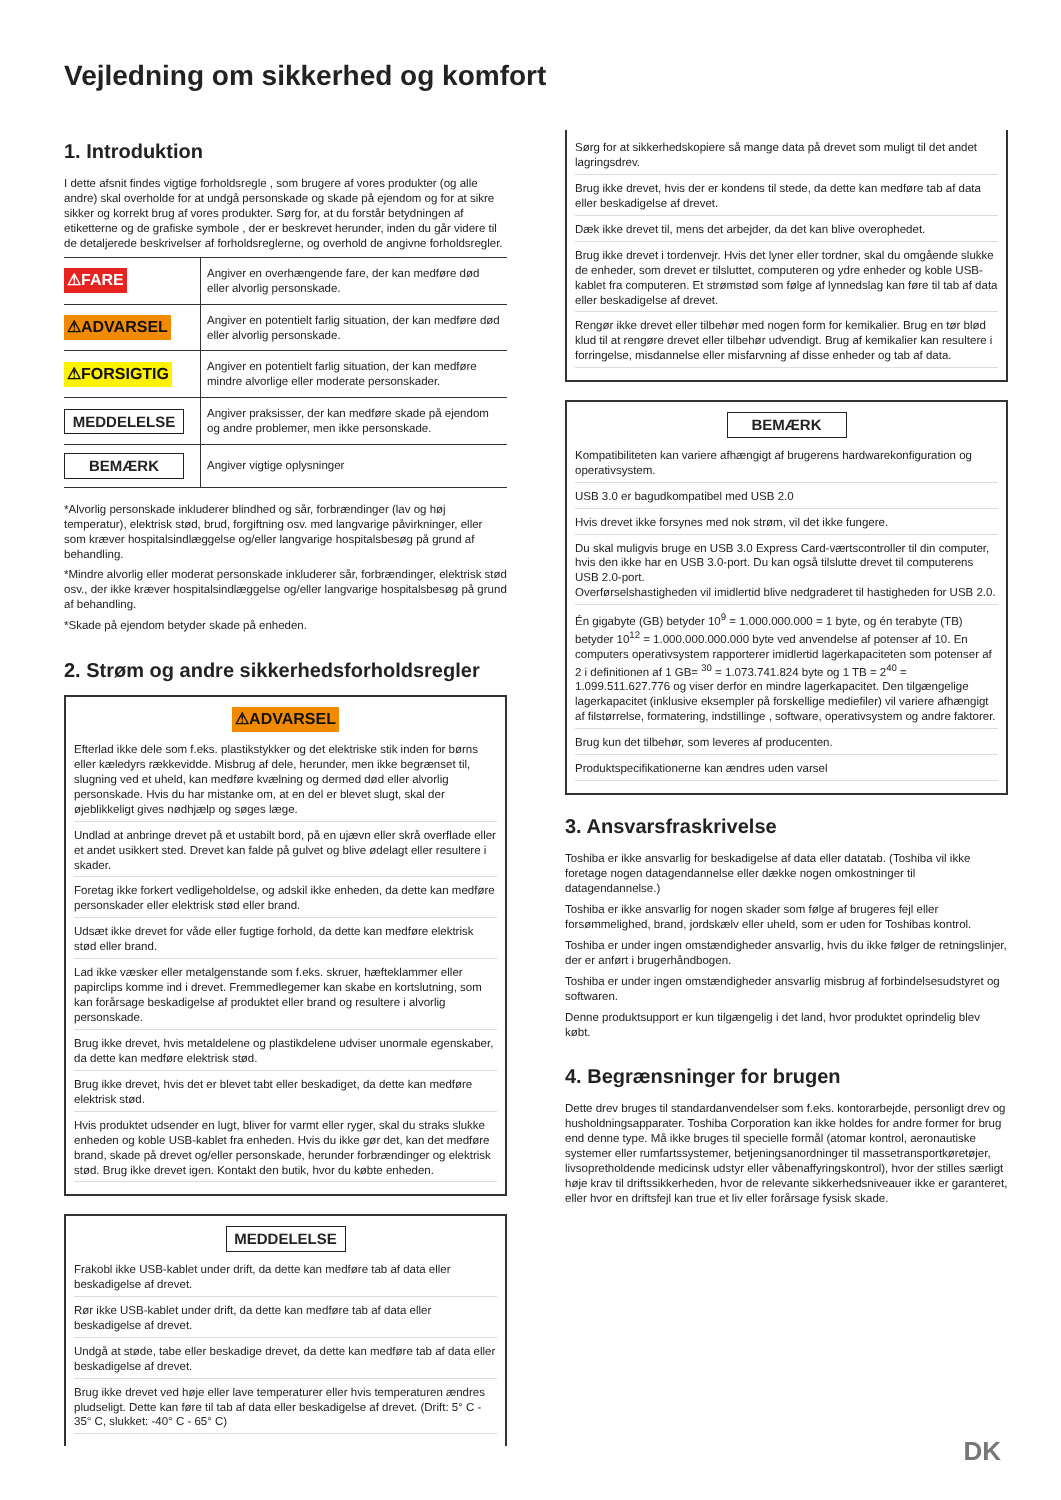Vejledning om sikkerhed og komfort
1. Introduktion
I dette afsnit findes vigtige forholdsregle , som brugere af vores produkter (og alle andre) skal overholde for at undgå personskade og skade på ejendom og for at sikre sikker og korrekt brug af vores produkter. Sørg for, at du forstår betydningen af etiketterne og de grafiske symbole , der er beskrevet herunder, inden du går videre til de detaljerede beskrivelser af forholdsreglerne, og overhold de angivne forholdsregler.
| ⚠FARE | Angiver en overhængende fare, der kan medføre død eller alvorlig personskade. |
| ⚠ADVARSEL | Angiver en potentielt farlig situation, der kan medføre død eller alvorlig personskade. |
| ⚠FORSIGTIG | Angiver en potentielt farlig situation, der kan medføre mindre alvorlige eller moderate personskader. |
| MEDDELELSE | Angiver praksisser, der kan medføre skade på ejendom og andre problemer, men ikke personskade. |
| BEMÆRK | Angiver vigtige oplysninger |
*Alvorlig personskade inkluderer blindhed og sår, forbrændinger (lav og høj temperatur), elektrisk stød, brud, forgiftning osv. med langvarige påvirkninger, eller som kræver hospitalsindlæggelse og/eller langvarige hospitalsbesøg på grund af behandling.
*Mindre alvorlig eller moderat personskade inkluderer sår, forbrændinger, elektrisk stød osv., der ikke kræver hospitalsindlæggelse og/eller langvarige hospitalsbesøg på grund af behandling.
*Skade på ejendom betyder skade på enheden.
2. Strøm og andre sikkerhedsforholdsregler
⚠ADVARSEL
Efterlad ikke dele som f.eks. plastikstykker og det elektriske stik inden for børns eller kæledyrs rækkevidde. Misbrug af dele, herunder, men ikke begrænset til, slugning ved et uheld, kan medføre kvælning og dermed død eller alvorlig personskade. Hvis du har mistanke om, at en del er blevet slugt, skal der øjeblikkeligt gives nødhjælp og søges læge.
Undlad at anbringe drevet på et ustabilt bord, på en ujævn eller skrå overflade eller et andet usikkert sted. Drevet kan falde på gulvet og blive ødelagt eller resultere i skader.
Foretag ikke forkert vedligeholdelse, og adskil ikke enheden, da dette kan medføre personskader eller elektrisk stød eller brand.
Udsæt ikke drevet for våde eller fugtige forhold, da dette kan medføre elektrisk stød eller brand.
Lad ikke væsker eller metalgenstande som f.eks. skruer, hæfteklammer eller papirclips komme ind i drevet. Fremmedlegemer kan skabe en kortslutning, som kan forårsage beskadigelse af produktet eller brand og resultere i alvorlig personskade.
Brug ikke drevet, hvis metaldelene og plastikdelene udviser unormale egenskaber, da dette kan medføre elektrisk stød.
Brug ikke drevet, hvis det er blevet tabt eller beskadiget, da dette kan medføre elektrisk stød.
Hvis produktet udsender en lugt, bliver for varmt eller ryger, skal du straks slukke enheden og koble USB-kablet fra enheden. Hvis du ikke gør det, kan det medføre brand, skade på drevet og/eller personskade, herunder forbrændinger og elektrisk stød. Brug ikke drevet igen. Kontakt den butik, hvor du købte enheden.
MEDDELELSE
Frakobl ikke USB-kablet under drift, da dette kan medføre tab af data eller beskadigelse af drevet.
Rør ikke USB-kablet under drift, da dette kan medføre tab af data eller beskadigelse af drevet.
Undgå at støde, tabe eller beskadige drevet, da dette kan medføre tab af data eller beskadigelse af drevet.
Brug ikke drevet ved høje eller lave temperaturer eller hvis temperaturen ændres pludseligt. Dette kan føre til tab af data eller beskadigelse af drevet. (Drift: 5° C - 35° C, slukket: -40° C - 65° C)
Sørg for at sikkerhedskopiere så mange data på drevet som muligt til det andet lagringsdrev.
Brug ikke drevet, hvis der er kondens til stede, da dette kan medføre tab af data eller beskadigelse af drevet.
Dæk ikke drevet til, mens det arbejder, da det kan blive overophedet.
Brug ikke drevet i tordenvejr. Hvis det lyner eller tordner, skal du omgående slukke de enheder, som drevet er tilsluttet, computeren og ydre enheder og koble USB-kablet fra computeren. Et strømstød som følge af lynnedslag kan føre til tab af data eller beskadigelse af drevet.
Rengør ikke drevet eller tilbehør med nogen form for kemikalier. Brug en tør blød klud til at rengøre drevet eller tilbehør udvendigt. Brug af kemikalier kan resultere i forringelse, misdannelse eller misfarvning af disse enheder og tab af data.
BEMÆRK
Kompatibiliteten kan variere afhængigt af brugerens hardwarekonfiguration og operativsystem.
USB 3.0 er bagudkompatibel med USB 2.0
Hvis drevet ikke forsynes med nok strøm, vil det ikke fungere.
Du skal muligvis bruge en USB 3.0 Express Card-værtscontroller til din computer, hvis den ikke har en USB 3.0-port. Du kan også tilslutte drevet til computerens USB 2.0-port.
Overførselshastigheden vil imidlertid blive nedgraderet til hastigheden for USB 2.0.
Én gigabyte (GB) betyder 10<sup>9</sup> = 1.000.000.000 = 1 byte, og én terabyte (TB) betyder 10<sup>12</sup> = 1.000.000.000.000 byte ved anvendelse af potenser af 10. En computers operativsystem rapporterer imidlertid lagerkapaciteten som potenser af 2 i definitionen af 1 GB= <sup>30</sup> = 1.073.741.824 byte og 1 TB = 2<sup>40</sup> = 1.099.511.627.776 og viser derfor en mindre lagerkapacitet. Den tilgængelige lagerkapacitet (inklusive eksempler på forskellige mediefiler) vil variere afhængigt af filstørrelse, formatering, indstillinge , software, operativsystem og andre faktorer.
Brug kun det tilbehør, som leveres af producenten.
Produktspecifikationerne kan ændres uden varsel
3. Ansvarsfraskrivelse
Toshiba er ikke ansvarlig for beskadigelse af data eller datatab. (Toshiba vil ikke foretage nogen datagendannelse eller dække nogen omkostninger til datagendannelse.)
Toshiba er ikke ansvarlig for nogen skader som følge af brugeres fejl eller forsømmelighed, brand, jordskælv eller uheld, som er uden for Toshibas kontrol.
Toshiba er under ingen omstændigheder ansvarlig, hvis du ikke følger de retningslinjer, der er anført i brugerhåndbogen.
Toshiba er under ingen omstændigheder ansvarlig misbrug af forbindelsesudstyret og softwaren.
Denne produktsupport er kun tilgængelig i det land, hvor produktet oprindelig blev købt.
4. Begrænsninger for brugen
Dette drev bruges til standardanvendelser som f.eks. kontorarbejde, personligt drev og husholdningsapparater. Toshiba Corporation kan ikke holdes for andre former for brug end denne type. Må ikke bruges til specielle formål (atomar kontrol, aeronautiske systemer eller rumfartssystemer, betjeningsanordninger til massetransportkøretøjer, livsopretholdende medicinsk udstyr eller våbenaffyringskontrol), hvor der stilles særligt høje krav til driftssikkerheden, hvor de relevante sikkerhedsniveauer ikke er garanteret, eller hvor en driftsfejl kan true et liv eller forårsage fysisk skade.
DK